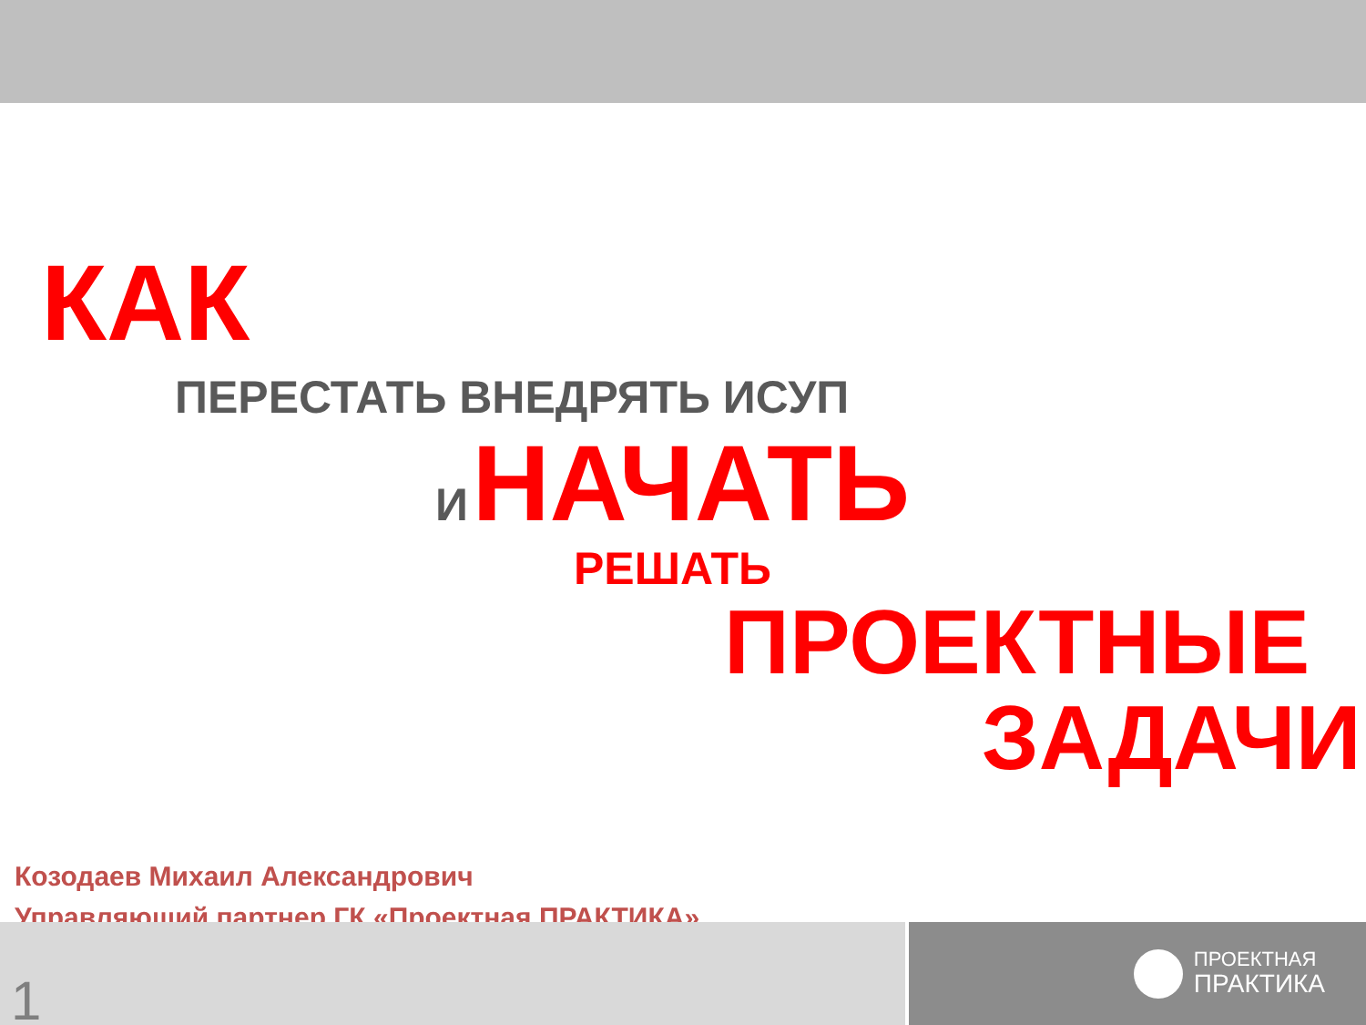КАК
ПЕРЕСТАТЬ ВНЕДРЯТЬ ИСУП
И НАЧАТЬ
РЕШАТЬ
ПРОЕКТНЫЕ
ЗАДАЧИ
Козодаев Михаил Александрович
Управляющий партнер ГК «Проектная ПРАКТИКА»
1
ПРОЕКТНАЯ
ПРАКТИКА